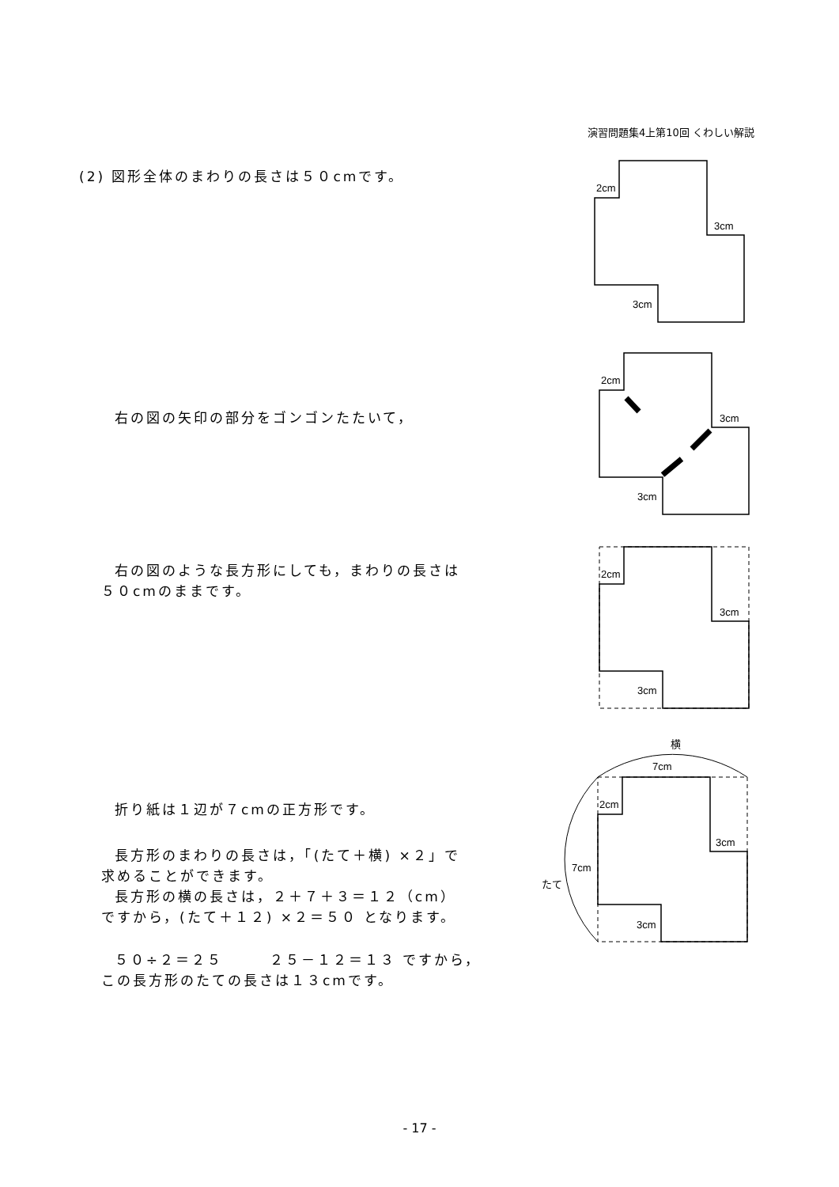演習問題集4上第10回 くわしい解説
(2) 図形全体のまわりの長さは５０cmです。
2cm
3cm
3cm
右の図の矢印の部分をゴンゴンたたいて，
2cm
3cm
3cm
右の図のような長方形にしても，まわりの長さは
５０cmのままです。
2cm
3cm
3cm
折り紙は１辺が７cmの正方形です。
長方形のまわりの長さは，「(たて＋横) ×２」で
求めることができます。
長方形の横の長さは，２＋７＋３＝１２（cm）
ですから，(たて＋１２) ×２＝５０ となります。
５０÷２＝２５ ２５－１２＝１３ ですから，
この長方形のたての長さは１３cmです。
横
7cm
7cm
たて
2cm
3cm
3cm
- 17 -